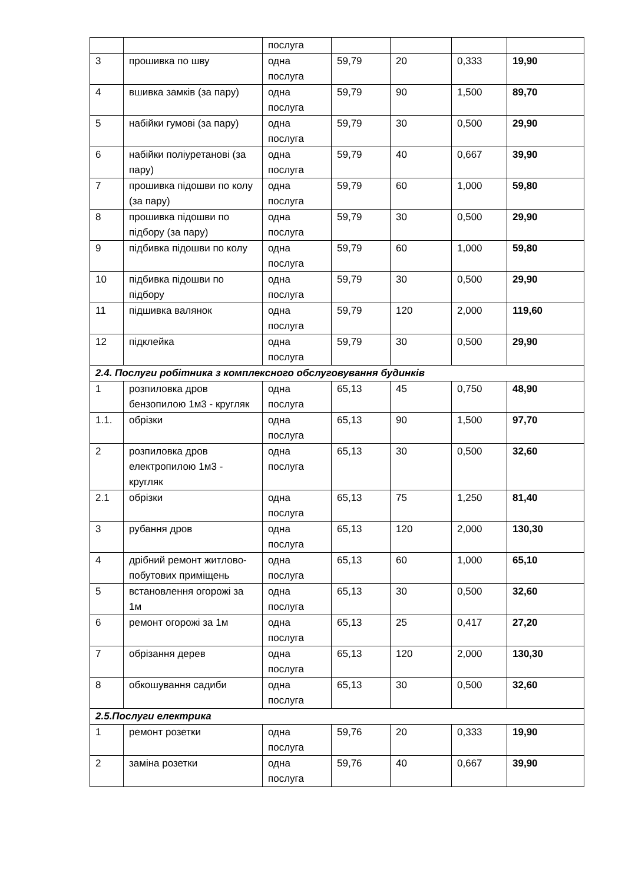| | | послуга | | | | |
| 3 | прошивка по шву | одна послуга | 59,79 | 20 | 0,333 | 19,90 |
| 4 | вшивка замків (за пару) | одна послуга | 59,79 | 90 | 1,500 | 89,70 |
| 5 | набійки гумові (за пару) | одна послуга | 59,79 | 30 | 0,500 | 29,90 |
| 6 | набійки поліуретанові (за пару) | одна послуга | 59,79 | 40 | 0,667 | 39,90 |
| 7 | прошивка підошви по колу (за пару) | одна послуга | 59,79 | 60 | 1,000 | 59,80 |
| 8 | прошивка підошви по підбору (за пару) | одна послуга | 59,79 | 30 | 0,500 | 29,90 |
| 9 | підбивка підошви по колу | одна послуга | 59,79 | 60 | 1,000 | 59,80 |
| 10 | підбивка підошви по підбору | одна послуга | 59,79 | 30 | 0,500 | 29,90 |
| 11 | підшивка валянок | одна послуга | 59,79 | 120 | 2,000 | 119,60 |
| 12 | підклейка | одна послуга | 59,79 | 30 | 0,500 | 29,90 |
| 2.4. Послуги робітника з комплексного обслуговування будинків | | | | | | |
| 1 | розпиловка дров бензопилою 1м3 - кругляк | одна послуга | 65,13 | 45 | 0,750 | 48,90 |
| 1.1. | обрізки | одна послуга | 65,13 | 90 | 1,500 | 97,70 |
| 2 | розпиловка дров електропилою 1м3 - кругляк | одна послуга | 65,13 | 30 | 0,500 | 32,60 |
| 2.1 | обрізки | одна послуга | 65,13 | 75 | 1,250 | 81,40 |
| 3 | рубання дров | одна послуга | 65,13 | 120 | 2,000 | 130,30 |
| 4 | дрібний ремонт житлово-побутових приміщень | одна послуга | 65,13 | 60 | 1,000 | 65,10 |
| 5 | встановлення огорожі за 1м | одна послуга | 65,13 | 30 | 0,500 | 32,60 |
| 6 | ремонт огорожі за 1м | одна послуга | 65,13 | 25 | 0,417 | 27,20 |
| 7 | обрізання дерев | одна послуга | 65,13 | 120 | 2,000 | 130,30 |
| 8 | обкошування садиби | одна послуга | 65,13 | 30 | 0,500 | 32,60 |
| 2.5.Послуги електрика | | | | | | |
| 1 | ремонт розетки | одна послуга | 59,76 | 20 | 0,333 | 19,90 |
| 2 | заміна розетки | одна послуга | 59,76 | 40 | 0,667 | 39,90 |